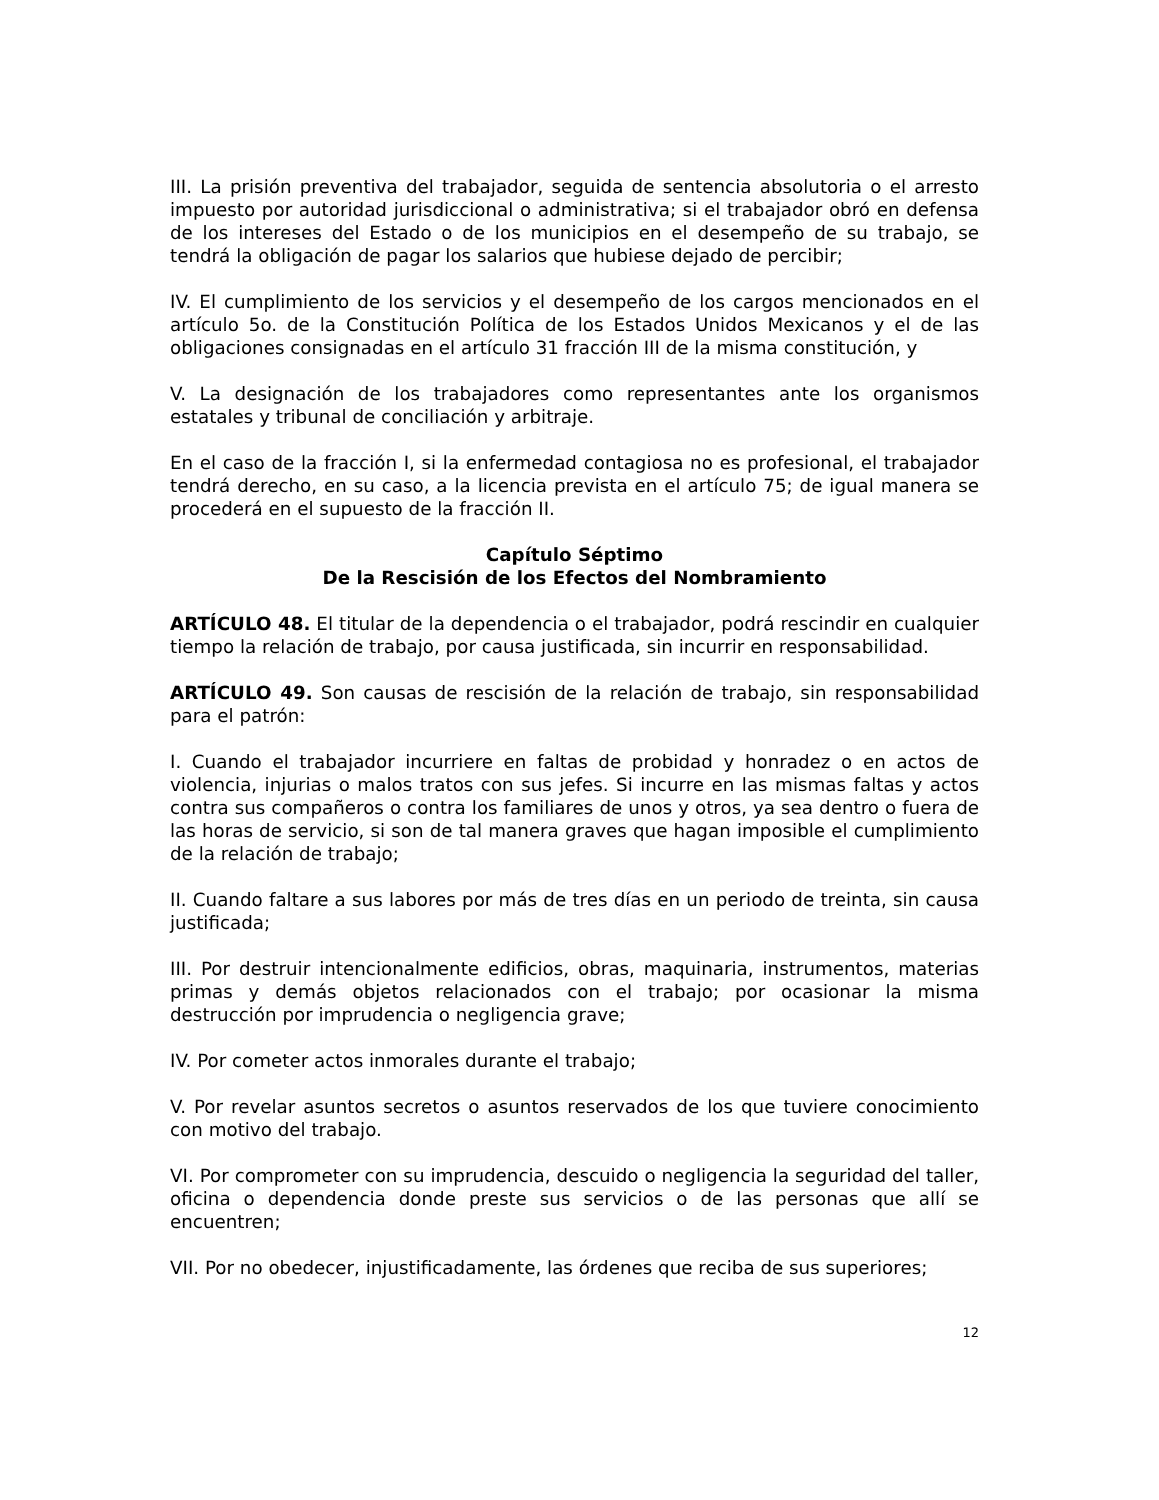III. La prisión preventiva del trabajador, seguida de sentencia absolutoria o el arresto impuesto por autoridad jurisdiccional o administrativa; si el trabajador obró en defensa de los intereses del Estado o de los municipios en el desempeño de su trabajo, se tendrá la obligación de pagar los salarios que hubiese dejado de percibir;
IV. El cumplimiento de los servicios y el desempeño de los cargos mencionados en el artículo 5o. de la Constitución Política de los Estados Unidos Mexicanos y el de las obligaciones consignadas en el artículo 31 fracción III de la misma constitución, y
V. La designación de los trabajadores como representantes ante los organismos estatales y tribunal de conciliación y arbitraje.
En el caso de la fracción I, si la enfermedad contagiosa no es profesional, el trabajador tendrá derecho, en su caso, a la licencia prevista en el artículo 75; de igual manera se procederá en el supuesto de la fracción II.
Capítulo Séptimo
De la Rescisión de los Efectos del Nombramiento
ARTÍCULO 48. El titular de la dependencia o el trabajador, podrá rescindir en cualquier tiempo la relación de trabajo, por causa justificada, sin incurrir en responsabilidad.
ARTÍCULO 49. Son causas de rescisión de la relación de trabajo, sin responsabilidad para el patrón:
I. Cuando el trabajador incurriere en faltas de probidad y honradez o en actos de violencia, injurias o malos tratos con sus jefes. Si incurre en las mismas faltas y actos contra sus compañeros o contra los familiares de unos y otros, ya sea dentro o fuera de las horas de servicio, si son de tal manera graves que hagan imposible el cumplimiento de la relación de trabajo;
II. Cuando faltare a sus labores por más de tres días en un periodo de treinta, sin causa justificada;
III. Por destruir intencionalmente edificios, obras, maquinaria, instrumentos, materias primas y demás objetos relacionados con el trabajo; por ocasionar la misma destrucción por imprudencia o negligencia grave;
IV. Por cometer actos inmorales durante el trabajo;
V. Por revelar asuntos secretos o asuntos reservados de los que tuviere conocimiento con motivo del trabajo.
VI. Por comprometer con su imprudencia, descuido o negligencia la seguridad del taller, oficina o dependencia donde preste sus servicios o de las personas que allí se encuentren;
VII. Por no obedecer, injustificadamente, las órdenes que reciba de sus superiores;
12